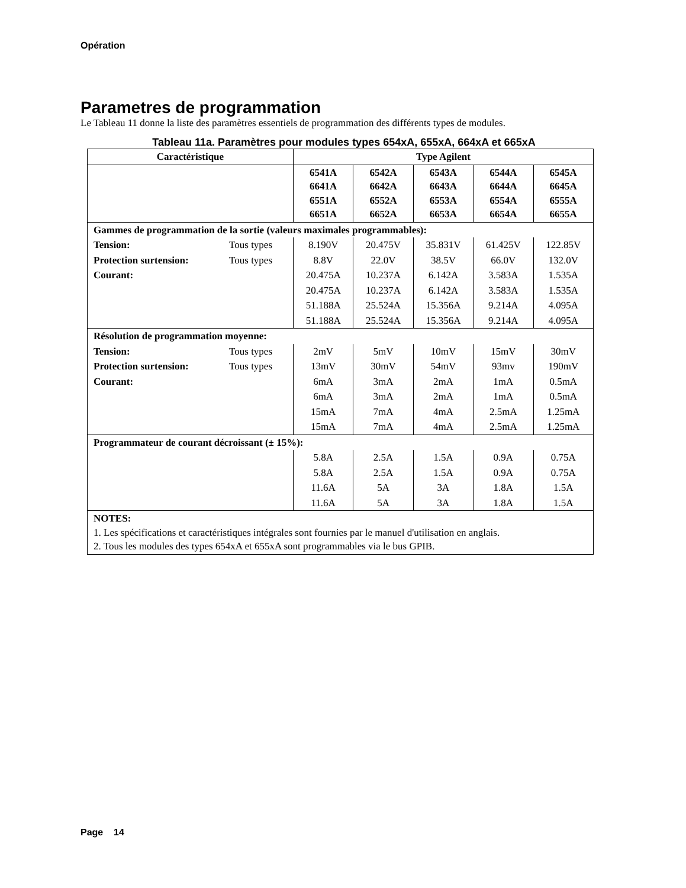Opération
Parametres de programmation
Le Tableau 11 donne la liste des paramètres essentiels de programmation des différents types de modules.
Tableau 11a. Paramètres pour modules types 654xA, 655xA, 664xA et 665xA
| Caractéristique | | Type Agilent | | | | |
| --- | --- | --- | --- | --- | --- | --- |
| | | 6541A 6641A 6551A 6651A | 6542A 6642A 6552A 6652A | 6543A 6643A 6553A 6653A | 6544A 6644A 6554A 6654A | 6545A 6645A 6555A 6655A |
| Gammes de programmation de la sortie (valeurs maximales programmables): | | | | | | |
| Tension: | Tous types | 8.190V | 20.475V | 35.831V | 61.425V | 122.85V |
| Protection surtension: | Tous types | 8.8V | 22.0V | 38.5V | 66.0V | 132.0V |
| Courant: | | 20.475A | 10.237A | 6.142A | 3.583A | 1.535A |
| | | 20.475A | 10.237A | 6.142A | 3.583A | 1.535A |
| | | 51.188A | 25.524A | 15.356A | 9.214A | 4.095A |
| | | 51.188A | 25.524A | 15.356A | 9.214A | 4.095A |
| Résolution de programmation moyenne: | | | | | | |
| Tension: | Tous types | 2mV | 5mV | 10mV | 15mV | 30mV |
| Protection surtension: | Tous types | 13mV | 30mV | 54mV | 93mv | 190mV |
| Courant: | | 6mA | 3mA | 2mA | 1mA | 0.5mA |
| | | 6mA | 3mA | 2mA | 1mA | 0.5mA |
| | | 15mA | 7mA | 4mA | 2.5mA | 1.25mA |
| | | 15mA | 7mA | 4mA | 2.5mA | 1.25mA |
| Programmateur de courant décroissant (± 15%): | | | | | | |
| | | 5.8A | 2.5A | 1.5A | 0.9A | 0.75A |
| | | 5.8A | 2.5A | 1.5A | 0.9A | 0.75A |
| | | 11.6A | 5A | 3A | 1.8A | 1.5A |
| | | 11.6A | 5A | 3A | 1.8A | 1.5A |
| NOTES: 1. Les spécifications et caractéristiques intégrales sont fournies par le manuel d'utilisation en anglais. 2. Tous les modules des types 654xA et 655xA sont programmables via le bus GPIB. | | | | | | |
Page 14